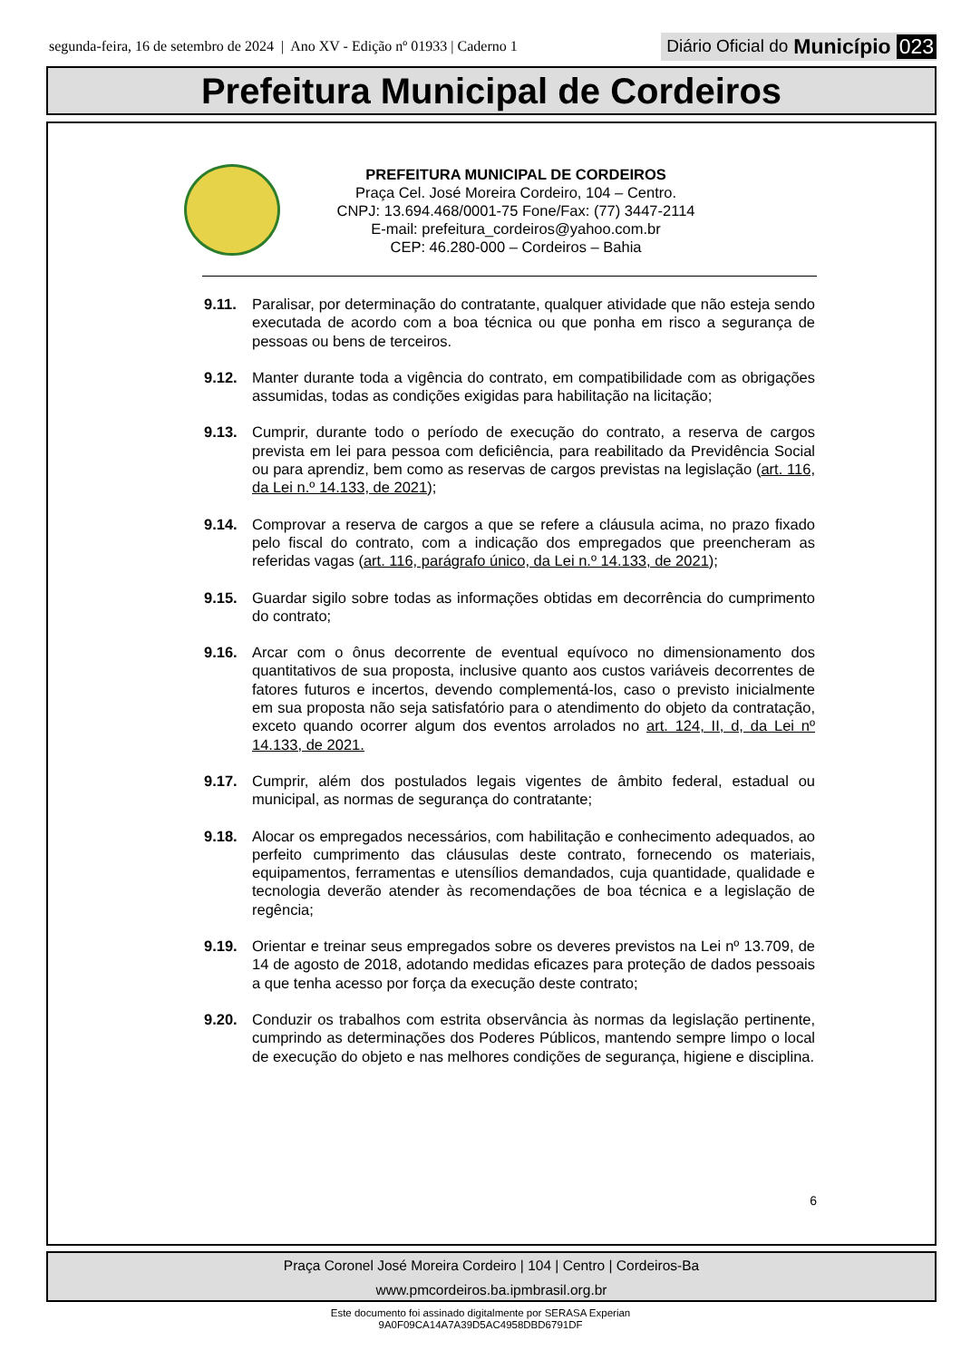segunda-feira, 16 de setembro de 2024 | Ano XV - Edição nº 01933 | Caderno 1
Diário Oficial do Município 023
Prefeitura Municipal de Cordeiros
PREFEITURA MUNICIPAL DE CORDEIROS
Praça Cel. José Moreira Cordeiro, 104 – Centro.
CNPJ: 13.694.468/0001-75 Fone/Fax: (77) 3447-2114
E-mail: prefeitura_cordeiros@yahoo.com.br
CEP: 46.280-000 – Cordeiros – Bahia
9.11. Paralisar, por determinação do contratante, qualquer atividade que não esteja sendo executada de acordo com a boa técnica ou que ponha em risco a segurança de pessoas ou bens de terceiros.
9.12. Manter durante toda a vigência do contrato, em compatibilidade com as obrigações assumidas, todas as condições exigidas para habilitação na licitação;
9.13. Cumprir, durante todo o período de execução do contrato, a reserva de cargos prevista em lei para pessoa com deficiência, para reabilitado da Previdência Social ou para aprendiz, bem como as reservas de cargos previstas na legislação (art. 116, da Lei n.º 14.133, de 2021);
9.14. Comprovar a reserva de cargos a que se refere a cláusula acima, no prazo fixado pelo fiscal do contrato, com a indicação dos empregados que preencheram as referidas vagas (art. 116, parágrafo único, da Lei n.º 14.133, de 2021);
9.15. Guardar sigilo sobre todas as informações obtidas em decorrência do cumprimento do contrato;
9.16. Arcar com o ônus decorrente de eventual equívoco no dimensionamento dos quantitativos de sua proposta, inclusive quanto aos custos variáveis decorrentes de fatores futuros e incertos, devendo complementá-los, caso o previsto inicialmente em sua proposta não seja satisfatório para o atendimento do objeto da contratação, exceto quando ocorrer algum dos eventos arrolados no art. 124, II, d, da Lei nº 14.133, de 2021.
9.17. Cumprir, além dos postulados legais vigentes de âmbito federal, estadual ou municipal, as normas de segurança do contratante;
9.18. Alocar os empregados necessários, com habilitação e conhecimento adequados, ao perfeito cumprimento das cláusulas deste contrato, fornecendo os materiais, equipamentos, ferramentas e utensílios demandados, cuja quantidade, qualidade e tecnologia deverão atender às recomendações de boa técnica e a legislação de regência;
9.19. Orientar e treinar seus empregados sobre os deveres previstos na Lei nº 13.709, de 14 de agosto de 2018, adotando medidas eficazes para proteção de dados pessoais a que tenha acesso por força da execução deste contrato;
9.20. Conduzir os trabalhos com estrita observância às normas da legislação pertinente, cumprindo as determinações dos Poderes Públicos, mantendo sempre limpo o local de execução do objeto e nas melhores condições de segurança, higiene e disciplina.
6
Praça Coronel José Moreira Cordeiro | 104 | Centro | Cordeiros-Ba
www.pmcordeiros.ba.ipmbrasil.org.br
Este documento foi assinado digitalmente por SERASA Experian
9A0F09CA14A7A39D5AC4958DBD6791DF